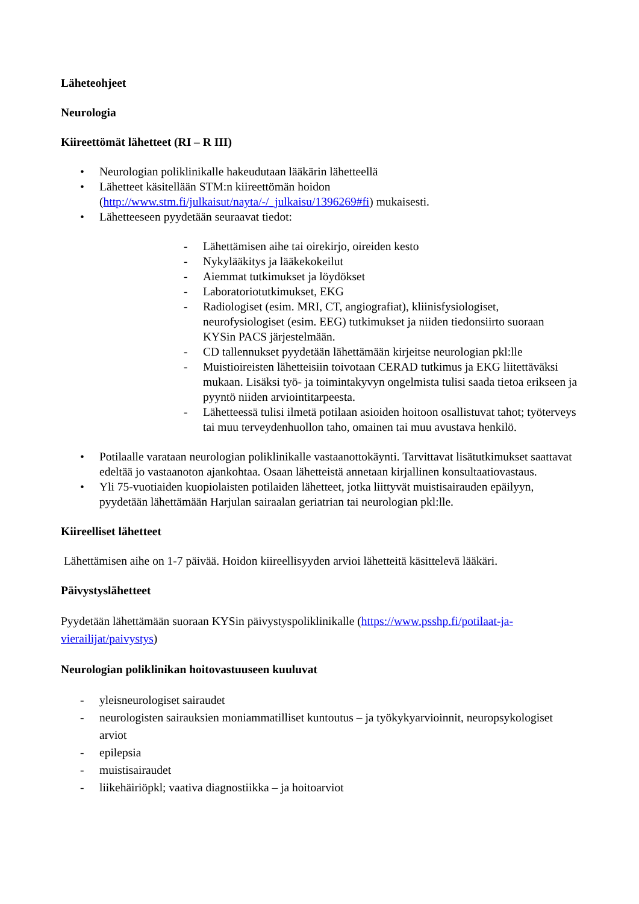Läheteohjeet
Neurologia
Kiireettömät lähetteet (RI – R III)
• Neurologian poliklinikalle hakeudutaan lääkärin lähetteellä
• Lähetteet käsitellään STM:n kiireettömän hoidon (http://www.stm.fi/julkaisut/nayta/-/_julkaisu/1396269#fi) mukaisesti.
• Lähetteeseen pyydetään seuraavat tiedot:
- Lähettämisen aihe tai oirekirjo, oireiden kesto
- Nykylääkitys ja lääkekokeilut
- Aiemmat tutkimukset ja löydökset
- Laboratoriotutkimukset, EKG
- Radiologiset (esim. MRI, CT, angiografiat), kliinisfysiologiset, neurofysiologiset (esim. EEG) tutkimukset ja niiden tiedonsiirto suoraan KYSin PACS järjestelmään.
- CD tallennukset pyydetään lähettämään kirjeitse neurologian pkl:lle
- Muistioireisten lähetteisiin toivotaan CERAD tutkimus ja EKG liitettäväksi mukaan. Lisäksi työ- ja toimintakyvyn ongelmista tulisi saada tietoa erikseen ja pyyntö niiden arviointitarpeesta.
- Lähetteessä tulisi ilmetä potilaan asioiden hoitoon osallistuvat tahot; työterveys tai muu terveydenhuollon taho, omainen tai muu avustava henkilö.
• Potilaalle varataan neurologian poliklinikalle vastaanottokäynti. Tarvittavat lisätutkimukset saattavat edeltää jo vastaanoton ajankohtaa. Osaan lähetteistä annetaan kirjallinen konsultaatiovastaus.
• Yli 75-vuotiaiden kuopiolaisten potilaiden lähetteet, jotka liittyvät muistisairauden epäilyyn, pyydetään lähettämään Harjulan sairaalan geriatrian tai neurologian pkl:lle.
Kiireelliset lähetteet
Lähettämisen aihe on 1-7 päivää. Hoidon kiireellisyyden arvioi lähetteitä käsittelevä lääkäri.
Päivystyslähetteet
Pyydetään lähettämään suoraan KYSin päivystyspoliklinikalle (https://www.psshp.fi/potilaat-ja-vierailijat/paivystys)
Neurologian poliklinikan hoitovastuuseen kuuluvat
- yleisneurologiset sairaudet
- neurologisten sairauksien moniammatilliset kuntoutus – ja työkykyarvioinnit, neuropsykologiset arviot
- epilepsia
- muistisairaudet
- liikehäiriöpkl; vaativa diagnostiikka – ja hoitoarviot